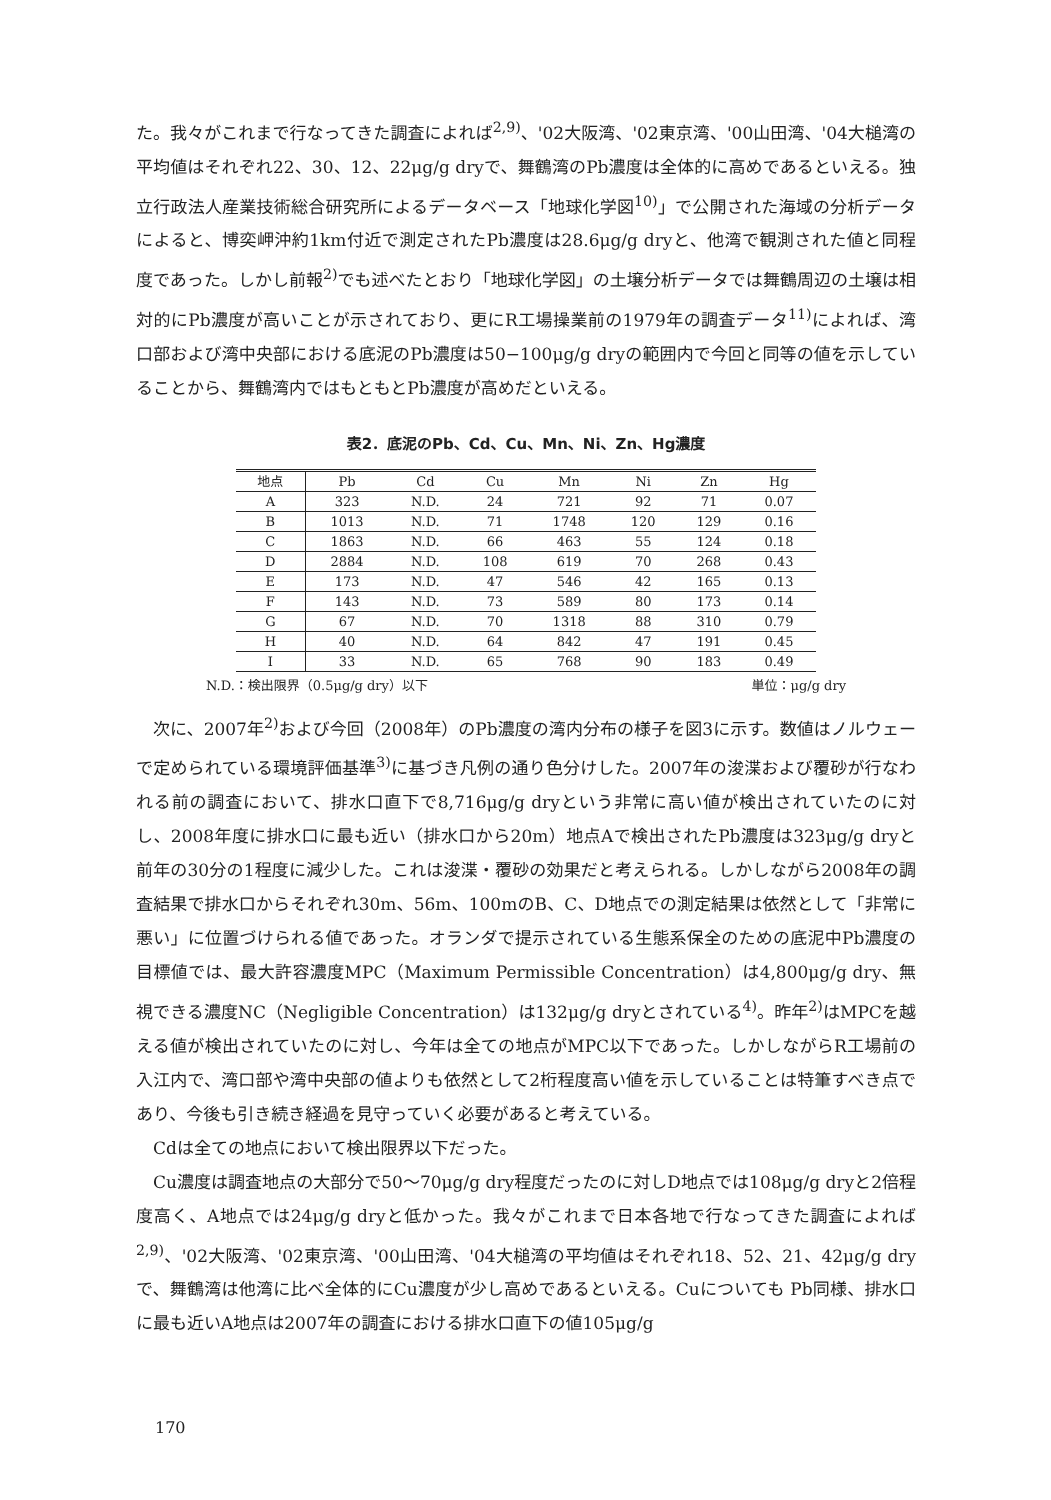た。我々がこれまで行なってきた調査によれば<sup>2,9)</sup>、'02大阪湾、'02東京湾、'00山田湾、'04大槌湾の平均値はそれぞれ22、30、12、22μg/g dryで、舞鶴湾のPb濃度は全体的に高めであるといえる。独立行政法人産業技術総合研究所によるデータベース「地球化学図<sup>10)</sup>」で公開された海域の分析データによると、博奕岬沖約1km付近で測定されたPb濃度は28.6μg/g dryと、他湾で観測された値と同程度であった。しかし前報<sup>2)</sup>でも述べたとおり「地球化学図」の土壌分析データでは舞鶴周辺の土壌は相対的にPb濃度が高いことが示されており、更にR工場操業前の1979年の調査データ<sup>11)</sup>によれば、湾口部および湾中央部における底泥のPb濃度は50−100μg/g dryの範囲内で今回と同等の値を示していることから、舞鶴湾内ではもともとPb濃度が高めだといえる。
表2．底泥のPb、Cd、Cu、Mn、Ni、Zn、Hg濃度
| 地点 | Pb | Cd | Cu | Mn | Ni | Zn | Hg |
| --- | --- | --- | --- | --- | --- | --- | --- |
| A | 323 | N.D. | 24 | 721 | 92 | 71 | 0.07 |
| B | 1013 | N.D. | 71 | 1748 | 120 | 129 | 0.16 |
| C | 1863 | N.D. | 66 | 463 | 55 | 124 | 0.18 |
| D | 2884 | N.D. | 108 | 619 | 70 | 268 | 0.43 |
| E | 173 | N.D. | 47 | 546 | 42 | 165 | 0.13 |
| F | 143 | N.D. | 73 | 589 | 80 | 173 | 0.14 |
| G | 67 | N.D. | 70 | 1318 | 88 | 310 | 0.79 |
| H | 40 | N.D. | 64 | 842 | 47 | 191 | 0.45 |
| I | 33 | N.D. | 65 | 768 | 90 | 183 | 0.49 |
N.D.：検出限界（0.5μg/g dry）以下 単位：μg/g dry
次に、2007年<sup>2)</sup>および今回（2008年）のPb濃度の湾内分布の様子を図3に示す。数値はノルウェーで定められている環境評価基準<sup>3)</sup>に基づき凡例の通り色分けした。2007年の浚渫および覆砂が行なわれる前の調査において、排水口直下で8,716μg/g dryという非常に高い値が検出されていたのに対し、2008年度に排水口に最も近い（排水口から20m）地点Aで検出されたPb濃度は323μg/g dryと前年の30分の1程度に減少した。これは浚渫・覆砂の効果だと考えられる。しかしながら2008年の調査結果で排水口からそれぞれ30m、56m、100mのB、C、D地点での測定結果は依然として「非常に悪い」に位置づけられる値であった。オランダで提示されている生態系保全のための底泥中Pb濃度の目標値では、最大許容濃度MPC（Maximum Permissible Concentration）は4,800μg/g dry、無視できる濃度NC（Negligible Concentration）は132μg/g dryとされている<sup>4)</sup>。昨年<sup>2)</sup>はMPCを越える値が検出されていたのに対し、今年は全ての地点がMPC以下であった。しかしながらR工場前の入江内で、湾口部や湾中央部の値よりも依然として2桁程度高い値を示していることは特筆すべき点であり、今後も引き続き経過を見守っていく必要があると考えている。
Cdは全ての地点において検出限界以下だった。
Cu濃度は調査地点の大部分で50〜70μg/g dry程度だったのに対しD地点では108μg/g dryと2倍程度高く、A地点では24μg/g dryと低かった。我々がこれまで日本各地で行なってきた調査によれば<sup>2,9)</sup>、'02大阪湾、'02東京湾、'00山田湾、'04大槌湾の平均値はそれぞれ18、52、21、42μg/g dryで、舞鶴湾は他湾に比べ全体的にCu濃度が少し高めであるといえる。Cuについても Pb同様、排水口に最も近いA地点は2007年の調査における排水口直下の値105μg/g
170